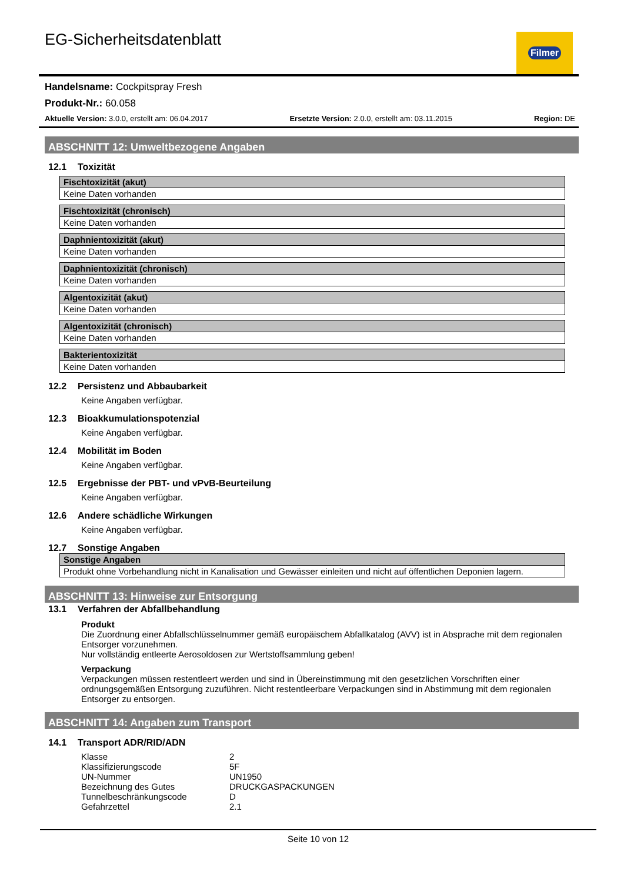EG-Sicherheitsdatenblatt Filmer
Handelsname: Cockpitspray Fresh
Produkt-Nr.: 60.058
Aktuelle Version: 3.0.0, erstellt am: 06.04.2017 Ersetzte Version: 2.0.0, erstellt am: 03.11.2015 Region: DE
ABSCHNITT 12: Umweltbezogene Angaben
12.1 Toxizität
| Fischtoxizität (akut) |
| --- |
| Keine Daten vorhanden |
| Fischtoxizität (chronisch) |
| --- |
| Keine Daten vorhanden |
| Daphnientoxizität (akut) |
| --- |
| Keine Daten vorhanden |
| Daphnientoxizität (chronisch) |
| --- |
| Keine Daten vorhanden |
| Algentoxizität (akut) |
| --- |
| Keine Daten vorhanden |
| Algentoxizität (chronisch) |
| --- |
| Keine Daten vorhanden |
| Bakterientoxizität |
| --- |
| Keine Daten vorhanden |
12.2 Persistenz und Abbaubarkeit
Keine Angaben verfügbar.
12.3 Bioakkumulationspotenzial
Keine Angaben verfügbar.
12.4 Mobilität im Boden
Keine Angaben verfügbar.
12.5 Ergebnisse der PBT- und vPvB-Beurteilung
Keine Angaben verfügbar.
12.6 Andere schädliche Wirkungen
Keine Angaben verfügbar.
12.7 Sonstige Angaben
| Sonstige Angaben |
| --- |
| Produkt ohne Vorbehandlung nicht in Kanalisation und Gewässer einleiten und nicht auf öffentlichen Deponien lagern. |
ABSCHNITT 13: Hinweise zur Entsorgung
13.1 Verfahren der Abfallbehandlung
Produkt
Die Zuordnung einer Abfallschlüsselnummer gemäß europäischem Abfallkatalog (AVV) ist in Absprache mit dem regionalen Entsorger vorzunehmen.
Nur vollständig entleerte Aerosoldosen zur Wertstoffsammlung geben!
Verpackung
Verpackungen müssen restentleert werden und sind in Übereinstimmung mit den gesetzlichen Vorschriften einer ordnungsgemäßen Entsorgung zuzuführen. Nicht restentleerbare Verpackungen sind in Abstimmung mit dem regionalen Entsorger zu entsorgen.
ABSCHNITT 14: Angaben zum Transport
14.1 Transport ADR/RID/ADN
| Klasse | 2 |
| Klassifizierungscode | 5F |
| UN-Nummer | UN1950 |
| Bezeichnung des Gutes | DRUCKGASPACKUNGEN |
| Tunnelbeschränkungscode | D |
| Gefahrzettel | 2.1 |
Seite 10 von 12